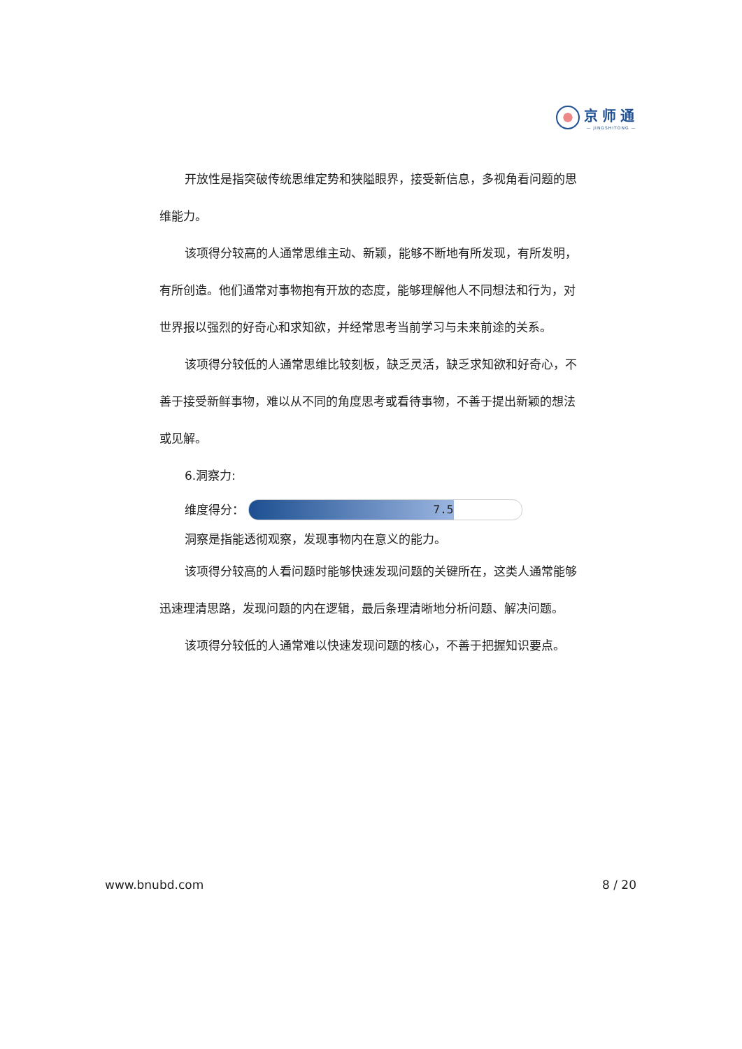京师通
— JINGSHITONG —
开放性是指突破传统思维定势和狭隘眼界，接受新信息，多视角看问题的思维能力。
该项得分较高的人通常思维主动、新颖，能够不断地有所发现，有所发明，有所创造。他们通常对事物抱有开放的态度，能够理解他人不同想法和行为，对世界报以强烈的好奇心和求知欲，并经常思考当前学习与未来前途的关系。
该项得分较低的人通常思维比较刻板，缺乏灵活，缺乏求知欲和好奇心，不善于接受新鲜事物，难以从不同的角度思考或看待事物，不善于提出新颖的想法或见解。
6.洞察力:
维度得分：
7.5
洞察是指能透彻观察，发现事物内在意义的能力。
该项得分较高的人看问题时能够快速发现问题的关键所在，这类人通常能够迅速理清思路，发现问题的内在逻辑，最后条理清晰地分析问题、解决问题。
该项得分较低的人通常难以快速发现问题的核心，不善于把握知识要点。
www.bnubd.com 8 / 20